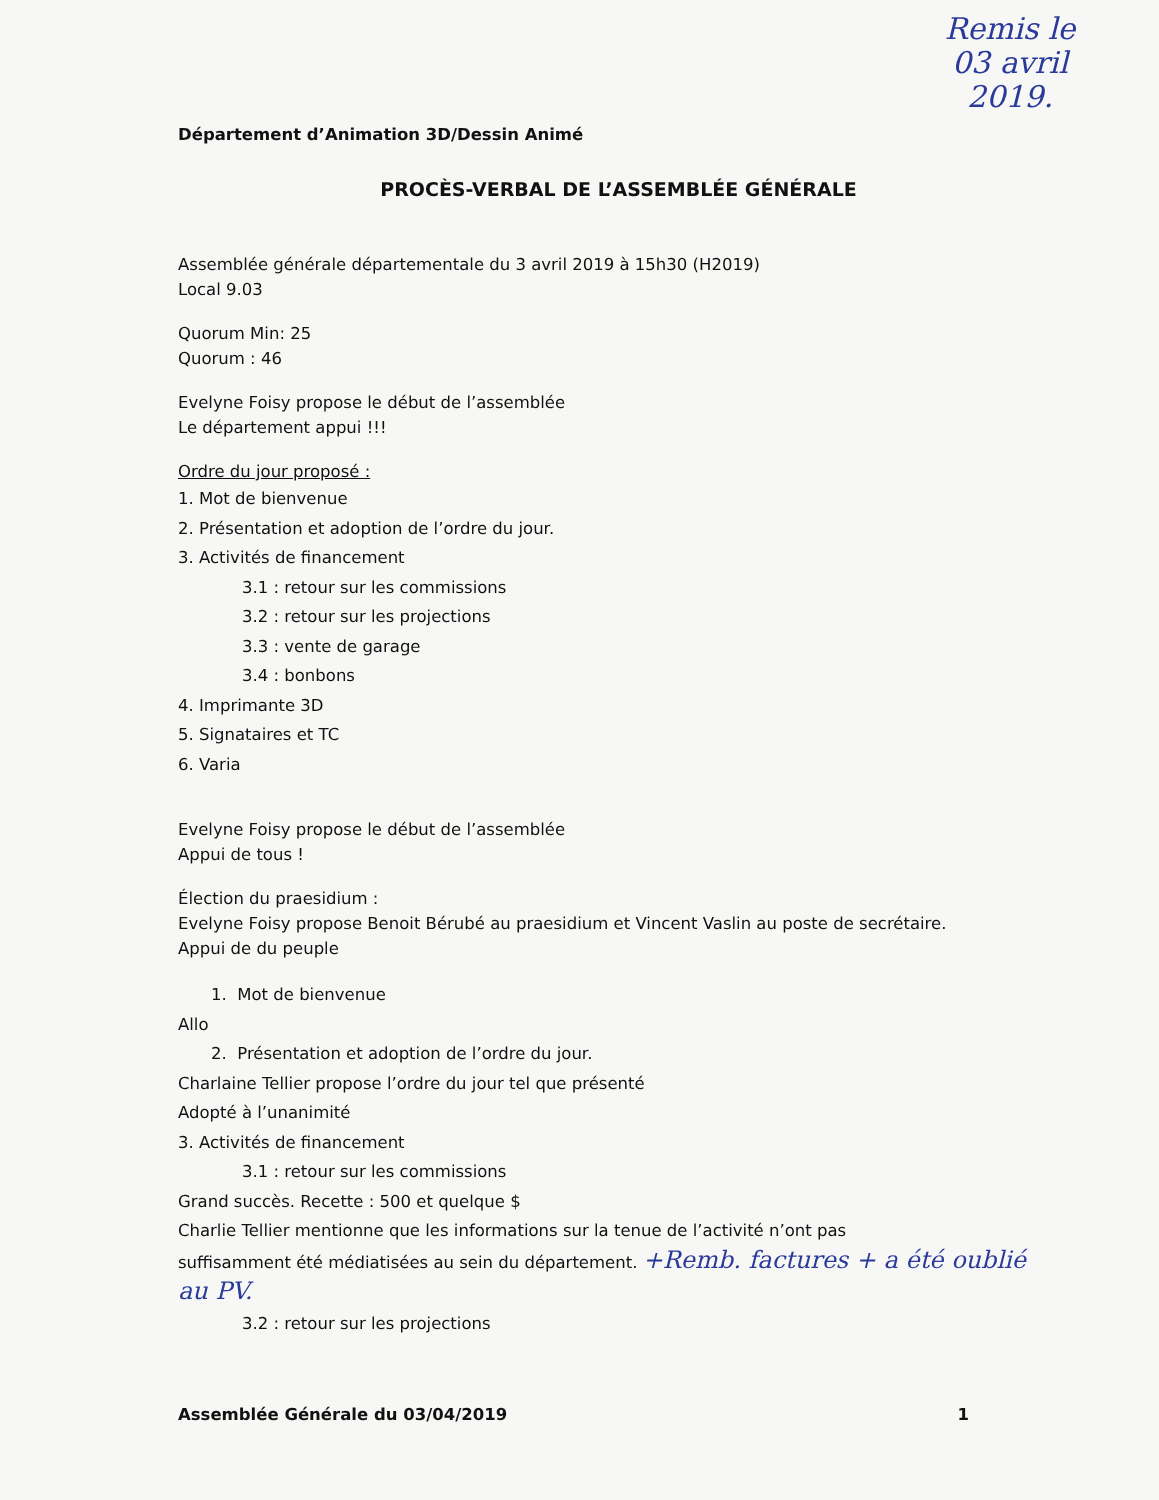Remis le
03 avril
2019.
Département d’Animation 3D/Dessin Animé
PROCÈS-VERBAL DE L’ASSEMBLÉE GÉNÉRALE
Assemblée générale départementale du 3 avril 2019 à 15h30 (H2019)
Local 9.03
Quorum Min: 25
Quorum : 46
Evelyne Foisy propose le début de l’assemblée
Le département appui !!!
Ordre du jour proposé :
1. Mot de bienvenue
2. Présentation et adoption de l’ordre du jour.
3. Activités de financement
3.1 : retour sur les commissions
3.2 : retour sur les projections
3.3 : vente de garage
3.4 : bonbons
4. Imprimante 3D
5. Signataires et TC
6. Varia
Evelyne Foisy propose le début de l’assemblée
Appui de tous !
Élection du praesidium :
Evelyne Foisy propose Benoit Bérubé au praesidium et Vincent Vaslin au poste de secrétaire.
Appui de du peuple
1. Mot de bienvenue
Allo
2. Présentation et adoption de l’ordre du jour.
Charlaine Tellier propose l’ordre du jour tel que présenté
Adopté à l’unanimité
3. Activités de financement
3.1 : retour sur les commissions
Grand succès. Recette : 500 et quelque $
Charlie Tellier mentionne que les informations sur la tenue de l’activité n’ont pas
suffisamment été médiatisées au sein du département. +Remb. factures + a été oublié au PV.
3.2 : retour sur les projections
Assemblée Générale du 03/04/2019 1